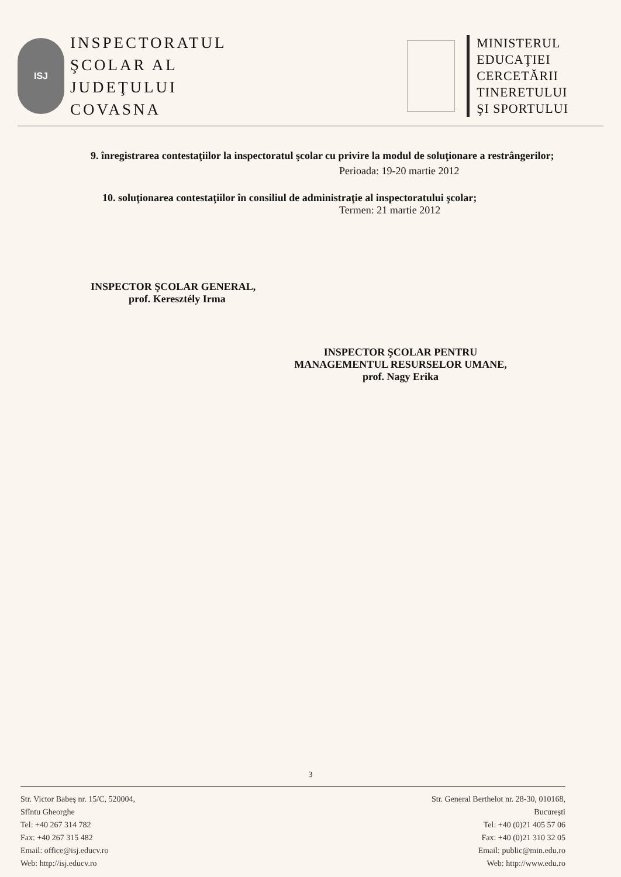ISJ
INSPECTORATUL
ŞCOLAR AL
JUDEŢULUI
COVASNA
MINISTERUL
EDUCAŢIEI
CERCETĂRII
TINERETULUI
ŞI SPORTULUI
9. înregistrarea contestaţiilor la inspectoratul şcolar cu privire la modul de soluţionare a restrângerilor;
Perioada: 19-20 martie 2012
10. soluţionarea contestaţiilor în consiliul de administraţie al inspectoratului şcolar;
Termen: 21 martie 2012
INSPECTOR ŞCOLAR GENERAL,
prof. Keresztély Irma
INSPECTOR ŞCOLAR PENTRU
MANAGEMENTUL RESURSELOR UMANE,
prof. Nagy Erika
3
Str. Victor Babeş nr. 15/C, 520004,
Sfîntu Gheorghe
Tel: +40 267 314 782
Fax: +40 267 315 482
Email: office@isj.educv.ro
Web: http://isj.educv.ro
Str. General Berthelot nr. 28-30, 010168,
Bucureşti
Tel: +40 (0)21 405 57 06
Fax: +40 (0)21 310 32 05
Email: public@min.edu.ro
Web: http://www.edu.ro